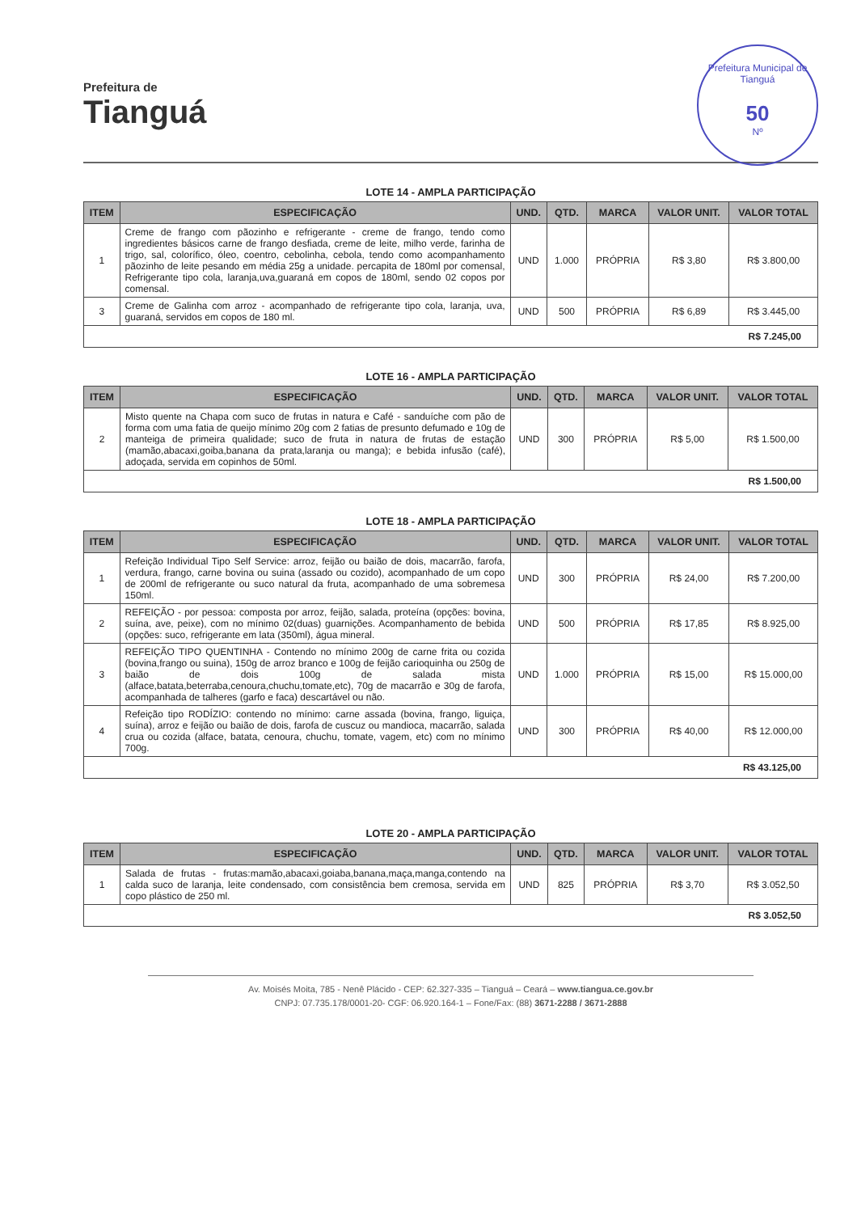Prefeitura de
Tianguá
Prefeitura Municipal de Tianguá
50
Nº
LOTE 14 - AMPLA PARTICIPAÇÃO
| ITEM | ESPECIFICAÇÃO | UND. | QTD. | MARCA | VALOR UNIT. | VALOR TOTAL |
| --- | --- | --- | --- | --- | --- | --- |
| 1 | Creme de frango com pãozinho e refrigerante - creme de frango, tendo como ingredientes básicos carne de frango desfiada, creme de leite, milho verde, farinha de trigo, sal, colorífico, óleo, coentro, cebolinha, cebola, tendo como acompanhamento pãozinho de leite pesando em média 25g a unidade. percapita de 180ml por comensal, Refrigerante tipo cola, laranja,uva,guaraná em copos de 180ml, sendo 02 copos por comensal. | UND | 1.000 | PRÓPRIA | R$ 3,80 | R$ 3.800,00 |
| 3 | Creme de Galinha com arroz - acompanhado de refrigerante tipo cola, laranja, uva, guaraná, servidos em copos de 180 ml. | UND | 500 | PRÓPRIA | R$ 6,89 | R$ 3.445,00 |
| R$ 7.245,00 | | | | | | |
LOTE 16 - AMPLA PARTICIPAÇÃO
| ITEM | ESPECIFICAÇÃO | UND. | QTD. | MARCA | VALOR UNIT. | VALOR TOTAL |
| --- | --- | --- | --- | --- | --- | --- |
| 2 | Misto quente na Chapa com suco de frutas in natura e Café - sanduíche com pão de forma com uma fatia de queijo mínimo 20g com 2 fatias de presunto defumado e 10g de manteiga de primeira qualidade; suco de fruta in natura de frutas de estação (mamão,abacaxi,goiba,banana da prata,laranja ou manga); e bebida infusão (café), adoçada, servida em copinhos de 50ml. | UND | 300 | PRÓPRIA | R$ 5,00 | R$ 1.500,00 |
| R$ 1.500,00 | | | | | | |
LOTE 18 - AMPLA PARTICIPAÇÃO
| ITEM | ESPECIFICAÇÃO | UND. | QTD. | MARCA | VALOR UNIT. | VALOR TOTAL |
| --- | --- | --- | --- | --- | --- | --- |
| 1 | Refeição Individual Tipo Self Service: arroz, feijão ou baião de dois, macarrão, farofa, verdura, frango, carne bovina ou suina (assado ou cozido), acompanhado de um copo de 200ml de refrigerante ou suco natural da fruta, acompanhado de uma sobremesa 150ml. | UND | 300 | PRÓPRIA | R$ 24,00 | R$ 7.200,00 |
| 2 | REFEIÇÃO - por pessoa: composta por arroz, feijão, salada, proteína (opções: bovina, suína, ave, peixe), com no mínimo 02(duas) guarnições. Acompanhamento de bebida (opções: suco, refrigerante em lata (350ml), água mineral. | UND | 500 | PRÓPRIA | R$ 17,85 | R$ 8.925,00 |
| 3 | REFEIÇÃO TIPO QUENTINHA - Contendo no mínimo 200g de carne frita ou cozida (bovina,frango ou suina), 150g de arroz branco e 100g de feijão carioquinha ou 250g de baião de dois 100g de salada mista (alface,batata,beterraba,cenoura,chuchu,tomate,etc), 70g de macarrão e 30g de farofa, acompanhada de talheres (garfo e faca) descartável ou não. | UND | 1.000 | PRÓPRIA | R$ 15,00 | R$ 15.000,00 |
| 4 | Refeição tipo RODÍZIO: contendo no mínimo: carne assada (bovina, frango, liguiça, suína), arroz e feijão ou baião de dois, farofa de cuscuz ou mandioca, macarrão, salada crua ou cozida (alface, batata, cenoura, chuchu, tomate, vagem, etc) com no mínimo 700g. | UND | 300 | PRÓPRIA | R$ 40,00 | R$ 12.000,00 |
| R$ 43.125,00 | | | | | | |
LOTE 20 - AMPLA PARTICIPAÇÃO
| ITEM | ESPECIFICAÇÃO | UND. | QTD. | MARCA | VALOR UNIT. | VALOR TOTAL |
| --- | --- | --- | --- | --- | --- | --- |
| 1 | Salada de frutas - frutas:mamão,abacaxi,goiaba,banana,maça,manga,contendo na calda suco de laranja, leite condensado, com consistência bem cremosa, servida em copo plástico de 250 ml. | UND | 825 | PRÓPRIA | R$ 3,70 | R$ 3.052,50 |
| R$ 3.052,50 | | | | | | |
Av. Moisés Moita, 785 - Nenê Plácido - CEP: 62.327-335 – Tianguá – Ceará – www.tiangua.ce.gov.br
CNPJ: 07.735.178/0001-20- CGF: 06.920.164-1 – Fone/Fax: (88) 3671-2288 / 3671-2888